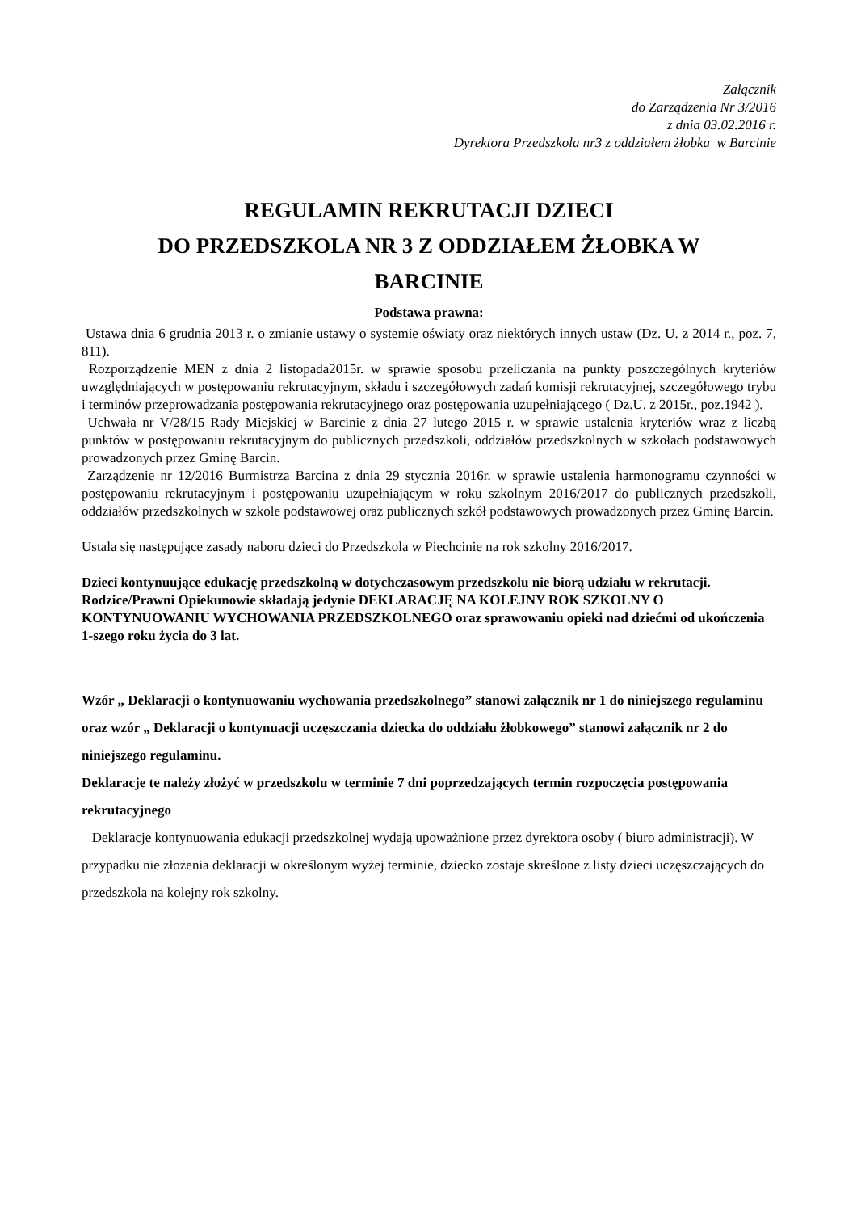Załącznik
do Zarządzenia Nr 3/2016
z dnia 03.02.2016 r.
Dyrektora Przedszkola nr3 z oddziałem żłobka w Barcinie
REGULAMIN REKRUTACJI DZIECI
DO PRZEDSZKOLA NR 3 Z ODDZIAŁEM ŻŁOBKA W
BARCINIE
Podstawa prawna:
Ustawa dnia 6 grudnia 2013 r. o zmianie ustawy o systemie oświaty oraz niektórych innych ustaw (Dz. U. z 2014 r., poz. 7, 811).
Rozporządzenie MEN z dnia 2 listopada2015r. w sprawie sposobu przeliczania na punkty poszczególnych kryteriów uwzględniających w postępowaniu rekrutacyjnym, składu i szczegółowych zadań komisji rekrutacyjnej, szczegółowego trybu i terminów przeprowadzania postępowania rekrutacyjnego oraz postępowania uzupełniającego ( Dz.U. z 2015r., poz.1942 ).
Uchwała nr V/28/15 Rady Miejskiej w Barcinie z dnia 27 lutego 2015 r. w sprawie ustalenia kryteriów wraz z liczbą punktów w postępowaniu rekrutacyjnym do publicznych przedszkoli, oddziałów przedszkolnych w szkołach podstawowych prowadzonych przez Gminę Barcin.
Zarządzenie nr 12/2016 Burmistrza Barcina z dnia 29 stycznia 2016r. w sprawie ustalenia harmonogramu czynności w postępowaniu rekrutacyjnym i postępowaniu uzupełniającym w roku szkolnym 2016/2017 do publicznych przedszkoli, oddziałów przedszkolnych w szkole podstawowej oraz publicznych szkół podstawowych prowadzonych przez Gminę Barcin.
Ustala się następujące zasady naboru dzieci do Przedszkola w Piechcinie na rok szkolny 2016/2017.
Dzieci kontynuujące edukację przedszkolną w dotychczasowym przedszkolu nie biorą udziału w rekrutacji. Rodzice/Prawni Opiekunowie składają jedynie DEKLARACJĘ NA KOLEJNY ROK SZKOLNY O KONTYNUOWANIU WYCHOWANIA PRZEDSZKOLNEGO oraz sprawowaniu opieki nad dziećmi od ukończenia 1-szego roku życia do 3 lat.
Wzór „ Deklaracji o kontynuowaniu wychowania przedszkolnego” stanowi załącznik nr 1 do niniejszego regulaminu oraz wzór „ Deklaracji o kontynuacji uczęszczania dziecka do oddziału żłobkowego” stanowi załącznik nr 2 do niniejszego regulaminu.
Deklaracje te należy złożyć w przedszkolu w terminie 7 dni poprzedzających termin rozpoczęcia postępowania rekrutacyjnego
Deklaracje kontynuowania edukacji przedszkolnej wydają upoważnione przez dyrektora osoby ( biuro administracji). W przypadku nie złożenia deklaracji w określonym wyżej terminie, dziecko zostaje skreślone z listy dzieci uczęszczających do przedszkola na kolejny rok szkolny.